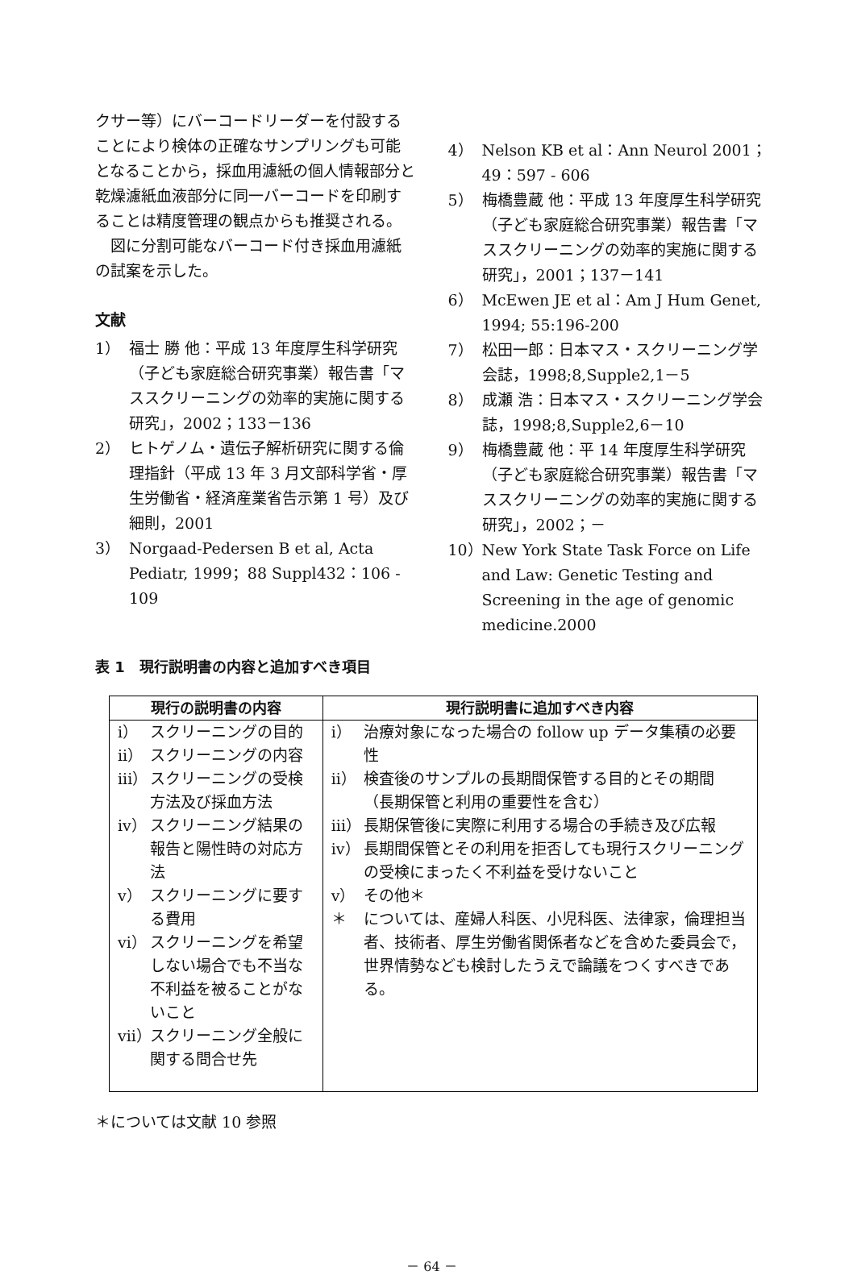クサー等）にバーコードリーダーを付設することにより検体の正確なサンプリングも可能となることから，採血用濾紙の個人情報部分と乾燥濾紙血液部分に同一バーコードを印刷することは精度管理の観点からも推奨される。
　図に分割可能なバーコード付き採血用濾紙の試案を示した。
文献
1） 福士 勝 他：平成 13 年度厚生科学研究（子ども家庭総合研究事業）報告書「マススクリーニングの効率的実施に関する研究」，2002；133－136
2） ヒトゲノム・遺伝子解析研究に関する倫理指針（平成 13 年 3 月文部科学省・厚生労働省・経済産業省告示第 1 号）及び細則，2001
3） Norgaad-Pedersen B et al, Acta Pediatr, 1999；88 Suppl432：106 - 109
4） Nelson KB et al：Ann Neurol 2001；49：597 - 606
5） 梅橋豊蔵 他：平成 13 年度厚生科学研究（子ども家庭総合研究事業）報告書「マススクリーニングの効率的実施に関する研究」，2001；137－141
6） McEwen JE et al：Am J Hum Genet, 1994; 55:196-200
7） 松田一郎：日本マス・スクリーニング学会誌，1998;8,Supple2,1－5
8） 成瀬 浩：日本マス・スクリーニング学会誌，1998;8,Supple2,6－10
9） 梅橋豊蔵 他：平 14 年度厚生科学研究（子ども家庭総合研究事業）報告書「マススクリーニングの効率的実施に関する研究」，2002；－
10） New York State Task Force on Life and Law: Genetic Testing and Screening in the age of genomic medicine.2000
表 1　現行説明書の内容と追加すべき項目
| 現行の説明書の内容 | 現行説明書に追加すべき内容 |
| --- | --- |
| i） スクリーニングの目的 ii） スクリーニングの内容 iii） スクリーニングの受検方法及び採血方法 iv） スクリーニング結果の報告と陽性時の対応方法 v） スクリーニングに要する費用 vi） スクリーニングを希望しない場合でも不当な不利益を被ることがないこと vii） スクリーニング全般に関する問合せ先 | i） 治療対象になった場合の follow up データ集積の必要性 ii） 検査後のサンプルの長期間保管する目的とその期間 （長期保管と利用の重要性を含む） iii） 長期保管後に実際に利用する場合の手続き及び広報 iv） 長期間保管とその利用を拒否しても現行スクリーニングの受検にまったく不利益を受けないこと v） その他＊ ＊ については、産婦人科医、小児科医、法律家，倫理担当者、技術者、厚生労働省関係者などを含めた委員会で，世界情勢なども検討したうえで論議をつくすべきである。 |
＊については文献 10 参照
－ 64 －